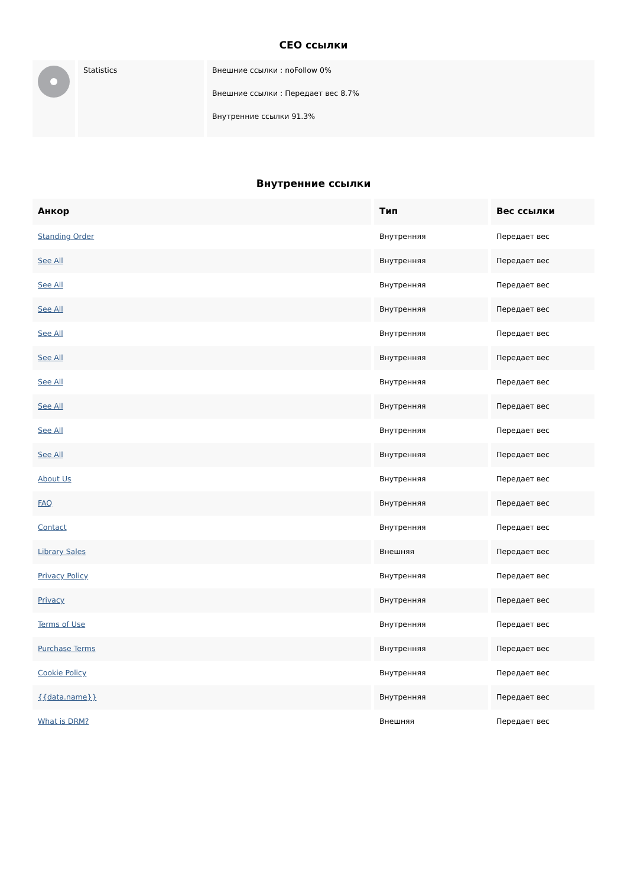CEO ссылки
| | Statistics | Внешние ссылки : noFollow 0% Внешние ссылки : Передает вес 8.7% Внутренние ссылки 91.3% |
Внутренние ссылки
| Анкор | Тип | Вес ссылки |
| --- | --- | --- |
| Standing Order | Внутренняя | Передает вес |
| See All | Внутренняя | Передает вес |
| See All | Внутренняя | Передает вес |
| See All | Внутренняя | Передает вес |
| See All | Внутренняя | Передает вес |
| See All | Внутренняя | Передает вес |
| See All | Внутренняя | Передает вес |
| See All | Внутренняя | Передает вес |
| See All | Внутренняя | Передает вес |
| See All | Внутренняя | Передает вес |
| About Us | Внутренняя | Передает вес |
| FAQ | Внутренняя | Передает вес |
| Contact | Внутренняя | Передает вес |
| Library Sales | Внешняя | Передает вес |
| Privacy Policy | Внутренняя | Передает вес |
| Privacy | Внутренняя | Передает вес |
| Terms of Use | Внутренняя | Передает вес |
| Purchase Terms | Внутренняя | Передает вес |
| Cookie Policy | Внутренняя | Передает вес |
| {{data.name}} | Внутренняя | Передает вес |
| What is DRM? | Внешняя | Передает вес |